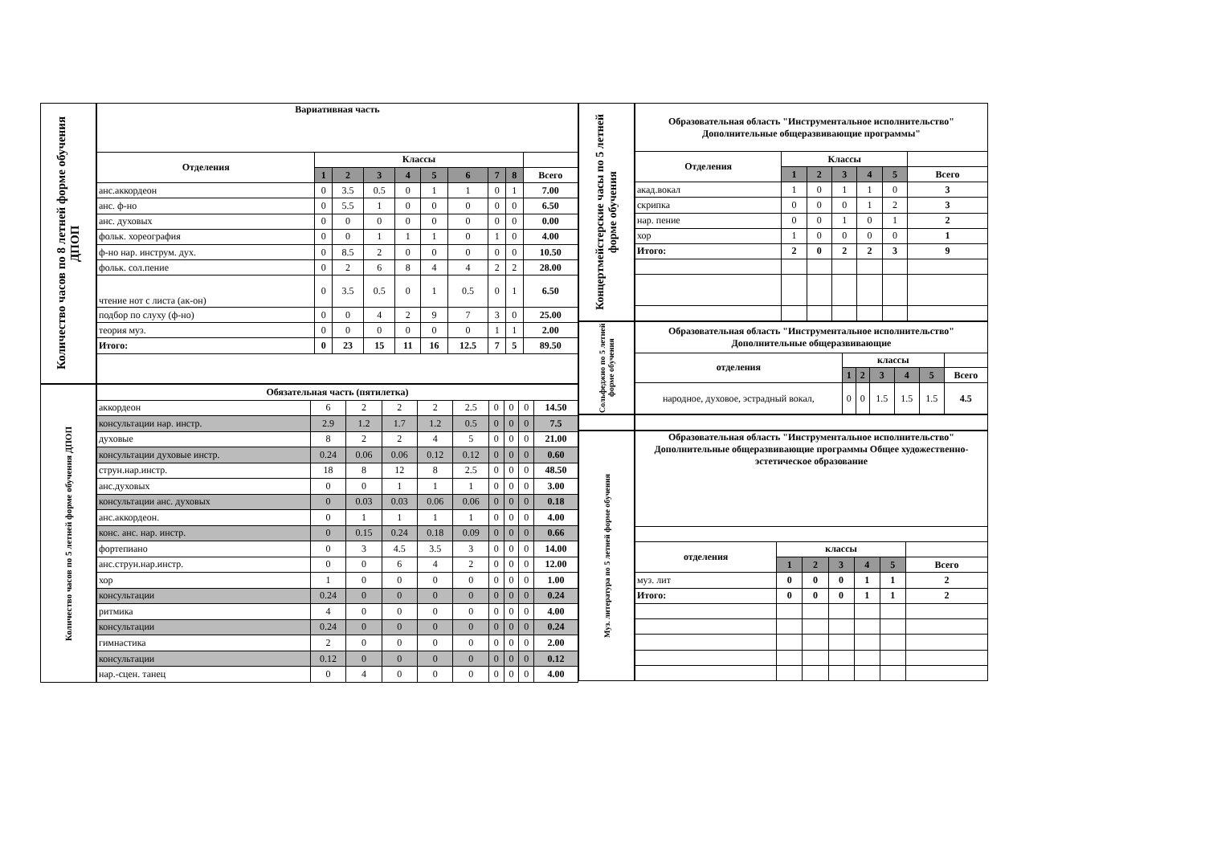Количество часов по 8 летней форме обучения ДПОП
| Вариативная часть | | | | | | | | | |
| --- | --- | --- | --- | --- | --- | --- | --- | --- | --- |
| Отделения | Классы | | | | | | | | |
| | 1 | 2 | 3 | 4 | 5 | 6 | 7 | 8 | Всего |
| анс.аккордеон | 0 | 3.5 | 0.5 | 0 | 1 | 1 | 0 | 1 | 7.00 |
| анс. ф-но | 0 | 5.5 | 1 | 0 | 0 | 0 | 0 | 0 | 6.50 |
| анс. духовых | 0 | 0 | 0 | 0 | 0 | 0 | 0 | 0 | 0.00 |
| фольк. хореография | 0 | 0 | 1 | 1 | 1 | 0 | 1 | 0 | 4.00 |
| ф-но нар. инструм. дух. | 0 | 8.5 | 2 | 0 | 0 | 0 | 0 | 0 | 10.50 |
| фольк. сол.пение | 0 | 2 | 6 | 8 | 4 | 4 | 2 | 2 | 28.00 |
| чтение нот с листа (ак-он) | 0 | 3.5 | 0.5 | 0 | 1 | 0.5 | 0 | 1 | 6.50 |
| подбор по слуху (ф-но) | 0 | 0 | 4 | 2 | 9 | 7 | 3 | 0 | 25.00 |
| теория муз. | 0 | 0 | 0 | 0 | 0 | 0 | 1 | 1 | 2.00 |
| Итого: | 0 | 23 | 15 | 11 | 16 | 12.5 | 7 | 5 | 89.50 |
Количество часов по 5 летней форме обучения ДПОП
| Обязательная часть (пятилетка) | | | | | | | | | |
| --- | --- | --- | --- | --- | --- | --- | --- | --- | --- |
| аккордеон | 6 | 2 | 2 | 2 | 2.5 | 0 | 0 | 0 | 14.50 |
| консультации нар. инстр. | 2.9 | 1.2 | 1.7 | 1.2 | 0.5 | 0 | 0 | 0 | 7.5 |
| духовые | 8 | 2 | 2 | 4 | 5 | 0 | 0 | 0 | 21.00 |
| консультации духовые инстр. | 0.24 | 0.06 | 0.06 | 0.12 | 0.12 | 0 | 0 | 0 | 0.60 |
| струн.нар.инстр. | 18 | 8 | 12 | 8 | 2.5 | 0 | 0 | 0 | 48.50 |
| анс.духовых | 0 | 0 | 1 | 1 | 1 | 0 | 0 | 0 | 3.00 |
| консультации анс. духовых | 0 | 0.03 | 0.03 | 0.06 | 0.06 | 0 | 0 | 0 | 0.18 |
| анс.аккордеон. | 0 | 1 | 1 | 1 | 1 | 0 | 0 | 0 | 4.00 |
| конс. анс. нар. инстр. | 0 | 0.15 | 0.24 | 0.18 | 0.09 | 0 | 0 | 0 | 0.66 |
| фортепиано | 0 | 3 | 4.5 | 3.5 | 3 | 0 | 0 | 0 | 14.00 |
| анс.струн.нар.инстр. | 0 | 0 | 6 | 4 | 2 | 0 | 0 | 0 | 12.00 |
| хор | 1 | 0 | 0 | 0 | 0 | 0 | 0 | 0 | 1.00 |
| консультации | 0.24 | 0 | 0 | 0 | 0 | 0 | 0 | 0 | 0.24 |
| ритмика | 4 | 0 | 0 | 0 | 0 | 0 | 0 | 0 | 4.00 |
| консультации | 0.24 | 0 | 0 | 0 | 0 | 0 | 0 | 0 | 0.24 |
| гимнастика | 2 | 0 | 0 | 0 | 0 | 0 | 0 | 0 | 2.00 |
| консультации | 0.12 | 0 | 0 | 0 | 0 | 0 | 0 | 0 | 0.12 |
| нар.-сцен. танец | 0 | 4 | 0 | 0 | 0 | 0 | 0 | 0 | 4.00 |
Концертмейстерские часы по 5 летней форме обучения
| Образовательная область "Инструментальное исполнительство" Дополнительные общеразвивающие программы" | | | | | | |
| --- | --- | --- | --- | --- | --- | --- |
| Отделения | Классы | | | | | |
| | 1 | 2 | 3 | 4 | 5 | Всего |
| акад.вокал | 1 | 0 | 1 | 1 | 0 | 3 |
| скрипка | 0 | 0 | 0 | 1 | 2 | 3 |
| нар. пение | 0 | 0 | 1 | 0 | 1 | 2 |
| хор | 1 | 0 | 0 | 0 | 0 | 1 |
| Итого: | 2 | 0 | 2 | 2 | 3 | 9 |
Сольфеджио по 5 летней форме обучения
| Образовательная область "Инструментальное исполнительство" Дополнительные общеразвивающие | | | | | | |
| --- | --- | --- | --- | --- | --- | --- |
| отделения | классы | | | | | |
| | 1 | 2 | 3 | 4 | 5 | Всего |
| народное, духовое, эстрадный вокал, | 0 | 0 | 1.5 | 1.5 | 1.5 | 4.5 |
Муз. литература по 5 летней форме обучения
| Образовательная область "Инструментальное исполнительство" Дополнительные общеразвивающие программы Общее художественно-эстетическое образование | | | | | | |
| --- | --- | --- | --- | --- | --- | --- |
| отделения | классы | | | | | |
| | 1 | 2 | 3 | 4 | 5 | Всего |
| муз. лит | 0 | 0 | 0 | 1 | 1 | 2 |
| Итого: | 0 | 0 | 0 | 1 | 1 | 2 |